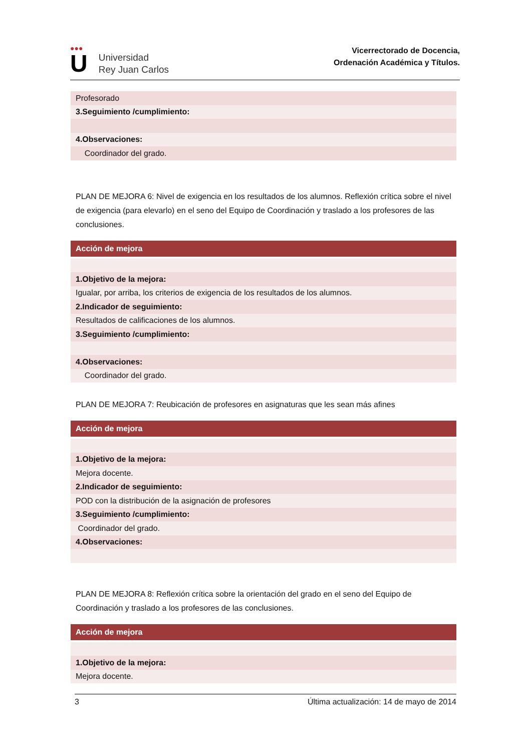●●●
U
Universidad
Rey Juan Carlos
Vicerrectorado de Docencia,
Ordenación Académica y Títulos.
| Profesorado |
| 3.Seguimiento /cumplimiento: |
| 4.Observaciones: |
| Coordinador del grado. |
PLAN DE MEJORA 6: Nivel de exigencia en los resultados de los alumnos. Reflexión crítica sobre el nivel de exigencia (para elevarlo) en el seno del Equipo de Coordinación y traslado a los profesores de las conclusiones.
| Acción de mejora |
| --- |
| 1.Objetivo de la mejora: |
| Igualar, por arriba, los criterios de exigencia de los resultados de los alumnos. |
| 2.Indicador de seguimiento: |
| Resultados de calificaciones de los alumnos. |
| 3.Seguimiento /cumplimiento: |
| 4.Observaciones: |
| Coordinador del grado. |
PLAN DE MEJORA 7: Reubicación de profesores en asignaturas que les sean más afines
| Acción de mejora |
| --- |
| 1.Objetivo de la mejora: |
| Mejora docente. |
| 2.Indicador de seguimiento: |
| POD con la distribución de la asignación de profesores |
| 3.Seguimiento /cumplimiento: |
| Coordinador del grado. |
| 4.Observaciones: |
PLAN DE MEJORA 8: Reflexión crítica sobre la orientación del grado en el seno del Equipo de Coordinación y traslado a los profesores de las conclusiones.
| Acción de mejora |
| --- |
| 1.Objetivo de la mejora: |
| Mejora docente. |
3 Última actualización: 14 de mayo de 2014